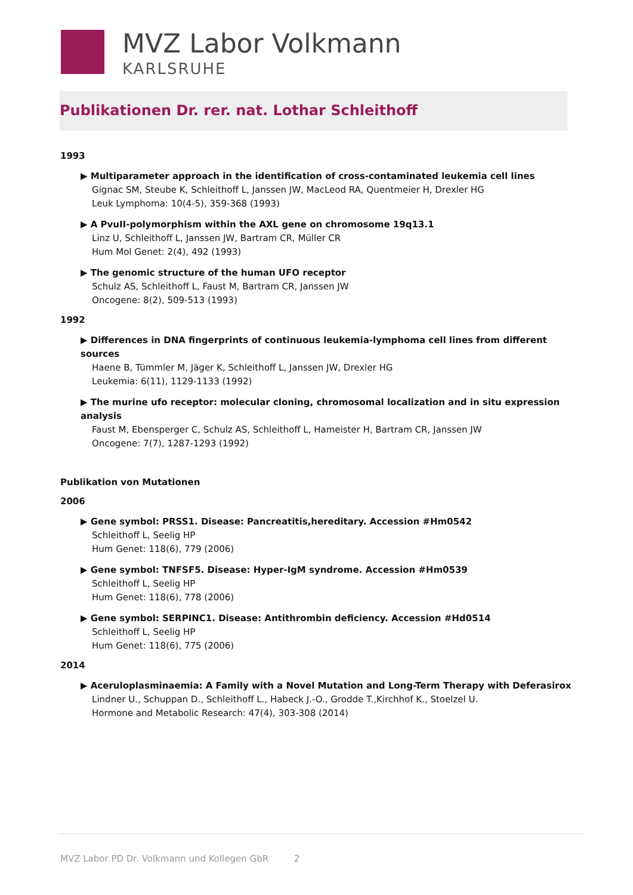MVZ Labor Volkmann
KARLSRUHE
Publikationen Dr. rer. nat. Lothar Schleithoff
1993
▶ Multiparameter approach in the identification of cross-contaminated leukemia cell lines
Gignac SM, Steube K, Schleithoff L, Janssen JW, MacLeod RA, Quentmeier H, Drexler HG
Leuk Lymphoma: 10(4-5), 359-368 (1993)
▶ A PvuII-polymorphism within the AXL gene on chromosome 19q13.1
Linz U, Schleithoff L, Janssen JW, Bartram CR, Müller CR
Hum Mol Genet: 2(4), 492 (1993)
▶ The genomic structure of the human UFO receptor
Schulz AS, Schleithoff L, Faust M, Bartram CR, Janssen JW
Oncogene: 8(2), 509-513 (1993)
1992
▶ Differences in DNA fingerprints of continuous leukemia-lymphoma cell lines from different sources
Haene B, Tümmler M, Jäger K, Schleithoff L, Janssen JW, Drexler HG
Leukemia: 6(11), 1129-1133 (1992)
▶ The murine ufo receptor: molecular cloning, chromosomal localization and in situ expression analysis
Faust M, Ebensperger C, Schulz AS, Schleithoff L, Hameister H, Bartram CR, Janssen JW
Oncogene: 7(7), 1287-1293 (1992)
Publikation von Mutationen
2006
▶ Gene symbol: PRSS1. Disease: Pancreatitis,hereditary. Accession #Hm0542
Schleithoff L, Seelig HP
Hum Genet: 118(6), 779 (2006)
▶ Gene symbol: TNFSF5. Disease: Hyper-IgM syndrome. Accession #Hm0539
Schleithoff L, Seelig HP
Hum Genet: 118(6), 778 (2006)
▶ Gene symbol: SERPINC1. Disease: Antithrombin deficiency. Accession #Hd0514
Schleithoff L, Seelig HP
Hum Genet: 118(6), 775 (2006)
2014
▶ Aceruloplasminaemia: A Family with a Novel Mutation and Long-Term Therapy with Deferasirox
Lindner U., Schuppan D., Schleithoff L., Habeck J.-O., Grodde T.,Kirchhof K., Stoelzel U.
Hormone and Metabolic Research: 47(4), 303-308 (2014)
MVZ Labor PD Dr. Volkmann und Kollegen GbR 2